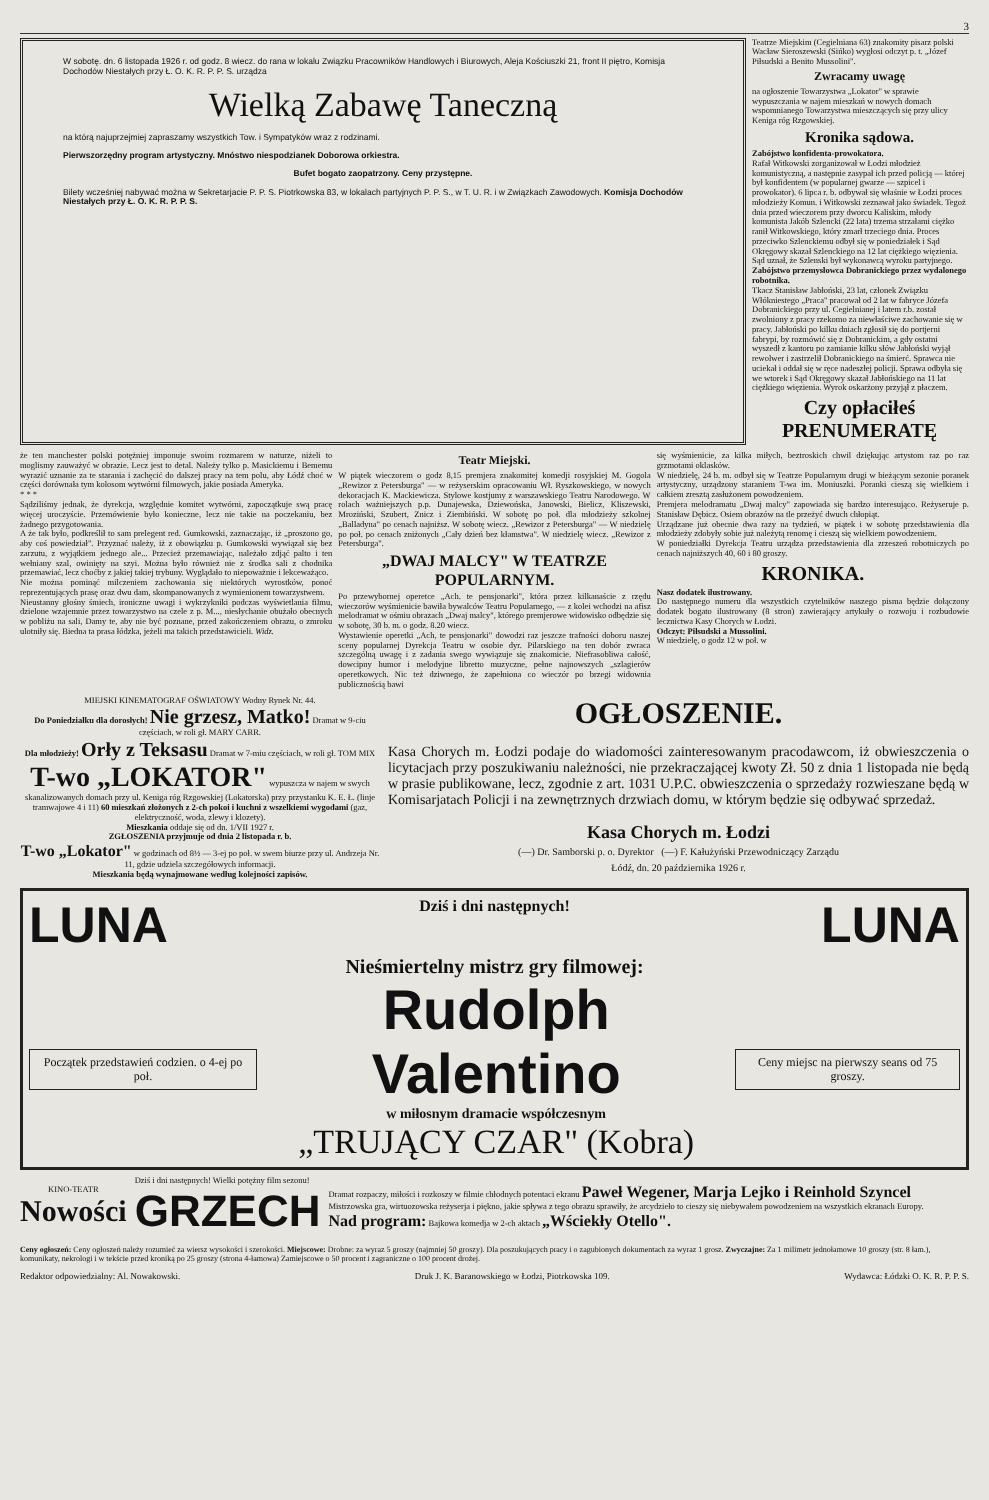3
W sobotę. dn. 6 listopada 1926 r. od godz. 8 wiecz. do rana w lokalu Związku Pracowników Handlowych i Biurowych, Aleja Kościuszki 21, front II piętro, Komisja Dochodów Niestałych przy Ł. O. K. R. P. P. S. urządza
Wielką Zabawę Taneczną
na którą najuprzejmiej zapraszamy wszystkich Tow. i Sympatyków wraz z rodzinami.
Pierwszorzędny program artystyczny. Mnóstwo niespodzianek Doborowa orkiestra.
Bufet bogato zaopatrzony. Ceny przystępne.
Bilety wcześniej nabywać można w Sekretarjacie P. P. S. Piotrkowska 83, w lokalach partyjnych P. P. S., w T. U. R. i w Związkach Zawodowych. Komisja Dochodów Niestałych przy Ł. O. K. R. P. P. S.
Teatrze Miejskim (Cegielniana 63) znakomity pisarz polski Wacław Sieroszewski (Sińko) wygłosi odczyt p. t. „Józef Piłsudski a Benito Mussolini".
Zwracamy uwagę
na ogłoszenie Towarzystwa „Lokator" w sprawie wypuszczania w najem mieszkań w nowych domach wspomnianego Towarzystwa mieszczących się przy ulicy Keniga róg Rzgowskiej.
Kronika sądowa.
Zabójstwo konfidenta-prowokatora.
Rafał Witkowski zorganizował w Łodzi młodzież komunistyczną, a następnie zasypał ich przed policją — której był konfidentem (w popularnej gwarze — szpicel i prowokator). 6 lipca r. b. odbywał się właśnie w Łodzi proces młodzieży Komun. i Witkowski zeznawał jako świadek. Tegoż dnia przed wieczorem przy dworcu Kaliskim, młody komunista Jakób Szlencki (22 lata) trzema strzałami ciężko ranił Witkowskiego, który zmarł trzeciego dnia. Proces przeciwko Szlenckiemu odbył się w poniedziałek i Sąd Okręgowy skazał Szlenckiego na 12 lat ciężkiego więzienia. Sąd uznał, że Szlenski był wykonawcą wyroku partyjnego.
Zabójstwo przemysłowca Dobranickiego przez wydalonego robotnika.
Tkacz Stanisław Jabłoński, 23 lat, członek Związku Włókniestego „Praca" pracował od 2 lat w fabryce Józefa Dobranickiego przy ul. Cegielnianej i latem r.b. został zwolniony z pracy rzekomo za niewłaściwe zachowanie się w pracy. Jabłoński po kilku dniach zgłosił się do portjerni fabrypi, by rozmówić się z Dobranickim, a gdy ostatni wyszedł z kantoru po zamianie kilku słów Jabłoński wyjął rewolwer i zastrzelił Dobranickiego na śmierć. Sprawca nie uciekał i oddał się w ręce nadeszłej policji. Sprawa odbyła się we wtorek i Sąd Okręgowy skazał Jabłońskiego na 11 lat ciężkiego więzienia. Wyrok oskarżony przyjął z płaczem.
Czy opłaciłeś PRENUMERATĘ
że ten manchester polski potężniej imponuje swoim rozmarem w naturze, niżeli to moglismy zauważyć w obrazie. Lecz jest to detal. Należy tylko p. Masickiemu i Bememu wyrazić uznanie za te starania i zachęcić do dalszej pracy na tem polu, aby Łódź choć w części dorównała tym kolosom wytwórni filmowych, jakie posiada Ameryka.
* * *
Sądziliśmy jednak, że dyrekcja, względnie komitet wytwórni, zapoczątkuje swą pracę więcej uroczyście. Przemówienie było konieczne, lecz nie takie na poczekaniu, bez żadnego przygotowania.
A że tak było, podkreślił to sam prelegent red. Gumkowski, zaznaczając, iż „proszono go, aby coś powiedział". Przyznać należy, iż z obowiązku p. Gumkowski wywiązał się bez zarzutu, z wyjątkiem jednego ale... Przecież przemawiając, należało zdjąć palto i ten wełniany szal, owinięty na szyi. Można było również nie z środka sali z chodnika przemawiać, lecz choćby z jakiej takiej trybuny. Wyglądało to niepoważnie i lekceważąco.
Nie można pominąć milczeniem zachowania się niektórych wyrostków, ponoć reprezentujących prasę oraz dwu dam, skompanowanych z wymienionem towarzystwem.
Nieustanny głośny śmiech, ironiczne uwagi i wykrzykniki podczas wyświetlania filmu, dzielone wzajemnie przez towarzystwo na czele z p. M..., niesłychanie obużało obecnych w pobliżu na sali, Damy te, aby nie być poznane, przed zakończeniem obrazu, o zmroku ulotniły się. Biedna ta prasa łódzka, jeżeli ma takich przedstawicieli. Widz.
Teatr Miejski.
W piątek wieczorem o godz 8,15 premjera znakomitej komedji rosyjskiej M. Gogola „Rewizor z Petersburga" — w reżyserskim opracowaniu Wł. Ryszkowskiego, w nowych dekoracjach K. Mackiewicza. Stylowe kostjumy z warszawskiego Teatru Narodowego. W rolach ważniejszych p.p. Dunajewska, Dziewońska, Janowski, Bielicz, Kliszewski, Mroziński, Szubert, Znicz i Ziembiński. W sobotę po poł. dla młodzieży szkolnej „Balladyna" po cenach najniższ. W sobotę wiecz. „Rewizor z Petersburga" — W niedzielę po poł. po cenach zniżonych „Cały dzień bez kłamstwa". W niedzielę wiecz. „Rewizor z Petersburga".
„DWAJ MALCY" W TEATRZE POPULARNYM.
Po przewybornej operetce „Ach. te pensjonarki", która przez kilkanaście z rzędu wieczorów wyśmienicie bawiła bywalców Teatru Popularnego, — z kolei wchodzi na afisz melodramat w ośmiu obrazach „Dwaj malcy", którego premjerowe widowisko odbędzie się w sobotę, 30 b. m. o godz. 8.20 wiecz.
Wystawienie operetki „Ach, te pensjonarki" dowodzi raz jeszcze trafności doboru naszej sceny popularnej Dyrekcja Teatru w osobie dyr. Pilarskiego na ten dobór zwraca szczególną uwagę i z zadania swego wywiązuje się znakomicie. Niefrasobliwa całość, dowcipny humor i melodyjne libretto muzyczne, pełne najnowszych „szlagierów operetkowych. Nic też dziwnego, że zapełniona co wieczór po brzegi widownia publicznością bawi
się wyśmienicie, za kilka miłych, beztroskich chwil dziękując artystom raz po raz grzmotami oklasków.
W niedzielę, 24 b. m. odbył się w Teatrze Popularnym drugi w bieżącym sezonie poranek artystyczny, urządzony staraniem T-wa im. Moniuszki. Poranki cieszą się wielkiem i całkiem zresztą zasłużonem powodzeniem.
Premjera melodramatu „Dwaj malcy" zapowiada się bardzo interesująco. Reżyseruje p. Stanisław Dębicz. Osiem obrazów na tle przeżyć dwuch chłopiąt.
Urządzane już obecnie dwa razy na tydzień, w piątek i w sobotę przedstawienia dla młodzieży zdobyły sobie już należytą renomę i cieszą się wielkiem powodzeniem.
W poniedziałki Dyrekcja Teatru urządza przedstawienia dla zrzeszeń robotniczych po cenach najniższych 40, 60 i 80 groszy.
KRONIKA.
Nasz dodatek ilustrowany.
Do następnego numeru dla wszystkich czytelników naszego pisma będzie dołączony dodatek bogato ilustrowany (8 stron) zawierający artykuły o rozwoju i rozbudowie lecznictwa Kasy Chorych w Łodzi.
Odczyt: Piłsudski a Mussolini.
W niedzielę, o godz 12 w poł. w
MIEJSKI KINEMATOGRAF OŚWIATOWY Wodny Rynek Nr. 44.
Do Poniedziałku dla dorosłych! Nie grzesz, Matko! Dramat w 9-ciu częściach, w roli gł. MARY CARR.
Dla młodzieży! Orły z Teksasu Dramat w 7-miu częściach, w roli gł. TOM MIX
T-wo „LOKATOR" wypuszcza w najem w swych skanalizowanych domach przy ul. Keniga róg Rzgowskiej (Lokatorska) przy przystanku K. E. Ł. (linje tramwajowe 4 i 11) 60 mieszkań złożonych z 2-ch pokoi i kuchni z wszelkiemi wygodami (gaz, elektryczność, woda, zlewy i klozety).
Mieszkania oddaje się od dn. 1/VII 1927 r.
ZGŁOSZENIA przyjmuje od dnia 2 listopada r. b.
T-wo „Lokator" w godzinach od 8½ — 3-ej po poł. w swem biurze przy ul. Andrzeja Nr. 11, gdzie udziela szczegółowych informacji.
Mieszkania będą wynajmowane według kolejności zapisów.
OGŁOSZENIE.
Kasa Chorych m. Łodzi podaje do wiadomości zainteresowanym pracodawcom, iż obwieszczenia o licytacjach przy poszukiwaniu należności, nie przekraczającej kwoty Zł. 50 z dnia 1 listopada nie będą w prasie publikowane, lecz, zgodnie z art. 1031 U.P.C. obwieszczenia o sprzedaży rozwieszane będą w Komisarjatach Policji i na zewnętrznych drzwiach domu, w którym będzie się odbywać sprzedaż.
Kasa Chorych m. Łodzi
(—) Dr. Samborski p. o. Dyrektor (—) F. Kałużyński Przewodniczący Zarządu
Łódź, dn. 20 października 1926 r.
LUNA Dziś i dni następnych! LUNA
Nieśmiertelny mistrz gry filmowej:
Początek przedstawień codzien. o 4-ej po poł.
Rudolph Valentino
w miłosnym dramacie współczesnym
„TRUJĄCY CZAR" (Kobra)
Ceny miejsc na pierwszy seans od 75 groszy.
KINO-TEATR
Nowości
Dziś i dni następnych! Wielki potężny film sezonu!
GRZECH
Dramat rozpaczy, miłości i rozkoszy w filmie chłodnych potentaci ekranu Paweł Wegener, Marja Lejko i Reinhold Szyncel
Mistrzowska gra, wirtuozowska reżyserja i piękno, jakie spływa z tego obrazu sprawiły, że arcydzieło to cieszy się niebywałem powodzeniem na wszystkich ekranach Europy.
Nad program: Bajkowa komedja w 2-ch aktach „Wściekły Otello".
Ceny ogłoszeń: Ceny ogłoszeń należy rozumieć za wiersz wysokości i szerokości. Miejscowe: Drobne: za wyraz 5 groszy (najmniej 50 groszy). Dla poszukujących pracy i o zagubionych dokumentach za wyraz 1 grosz. Zwyczajne: Za 1 milimetr jednołamowe 10 groszy (str. 8 łam.), komunikaty, nekrologi i w tekście przed kroniką po 25 groszy (strona 4-łamowa) Zamiejscowe o 50 procent i zagraniczne o 100 procent drożej.
Redaktor odpowiedzialny: Al. Nowakowski. Druk J. K. Baranowskiego w Łodzi, Piotrkowska 109. Wydawca: Łódzki O. K. R. P. P. S.